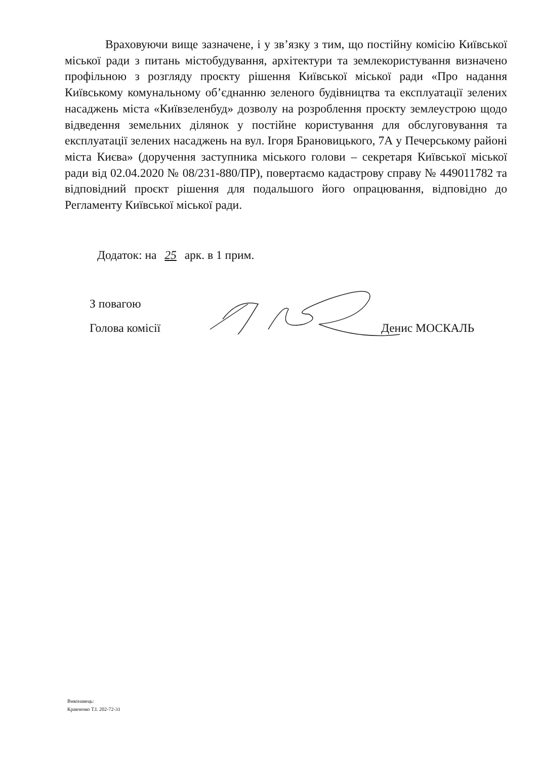Враховуючи вище зазначене, і у зв’язку з тим, що постійну комісію Київської міської ради з питань містобудування, архітектури та землекористування визначено профільною з розгляду проєкту рішення Київської міської ради «Про надання Київському комунальному об’єднанню зеленого будівництва та експлуатації зелених насаджень міста «Київзеленбуд» дозволу на розроблення проєкту землеустрою щодо відведення земельних ділянок у постійне користування для обслуговування та експлуатації зелених насаджень на вул. Ігоря Брановицького, 7А у Печерському районі міста Києва» (доручення заступника міського голови – секретаря Київської міської ради від 02.04.2020 № 08/231-880/ПР), повертаємо кадастрову справу № 449011782 та відповідний проєкт рішення для подальшого його опрацювання, відповідно до Регламенту Київської міської ради.
Додаток: на 25 арк. в 1 прим.
З повагою
Голова комісії Денис МОСКАЛЬ
Виконавець:
Кравченко Т.І. 202-72-31